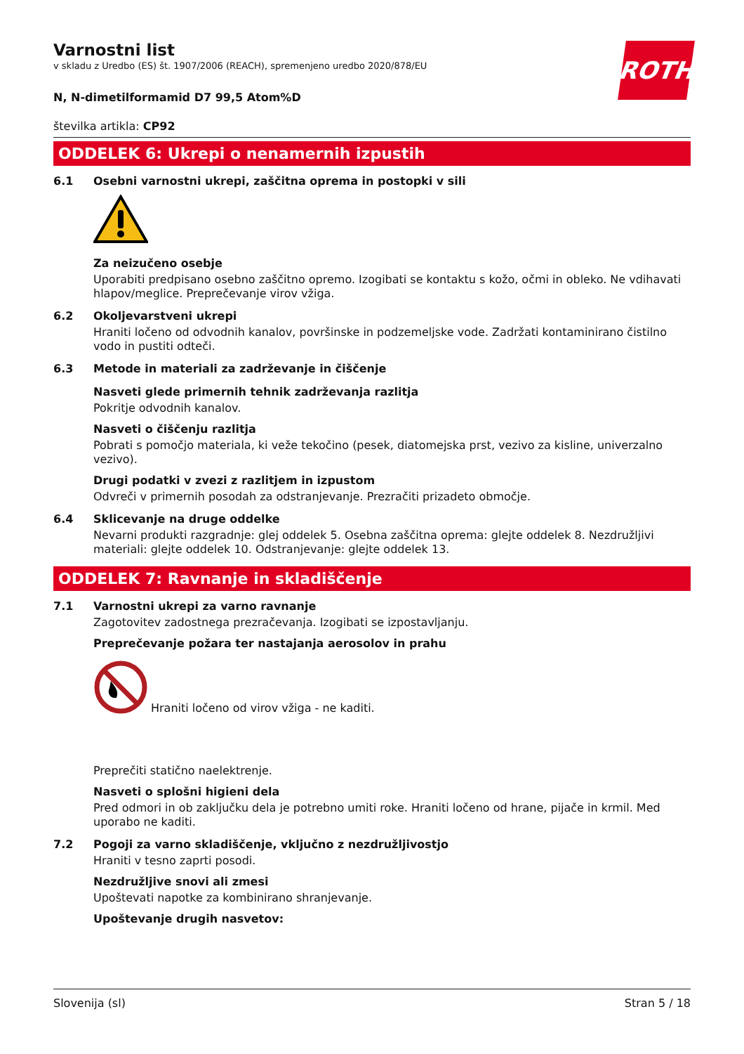ROTH
Varnostni list
v skladu z Uredbo (ES) št. 1907/2006 (REACH), spremenjeno uredbo 2020/878/EU
N, N-dimetilformamid D7 99,5 Atom%D
številka artikla: CP92
ODDELEK 6: Ukrepi o nenamernih izpustih
6.1 Osebni varnostni ukrepi, zaščitna oprema in postopki v sili
Za neizučeno osebje
Uporabiti predpisano osebno zaščitno opremo. Izogibati se kontaktu s kožo, očmi in obleko. Ne vdihavati hlapov/meglice. Preprečevanje virov vžiga.
6.2 Okoljevarstveni ukrepi
Hraniti ločeno od odvodnih kanalov, površinske in podzemeljske vode. Zadržati kontaminirano čistilno vodo in pustiti odteči.
6.3 Metode in materiali za zadrževanje in čiščenje
Nasveti glede primernih tehnik zadrževanja razlitja
Pokritje odvodnih kanalov.
Nasveti o čiščenju razlitja
Pobrati s pomočjo materiala, ki veže tekočino (pesek, diatomejska prst, vezivo za kisline, univerzalno vezivo).
Drugi podatki v zvezi z razlitjem in izpustom
Odvreči v primernih posodah za odstranjevanje. Prezračiti prizadeto območje.
6.4 Sklicevanje na druge oddelke
Nevarni produkti razgradnje: glej oddelek 5. Osebna zaščitna oprema: glejte oddelek 8. Nezdružljivi materiali: glejte oddelek 10. Odstranjevanje: glejte oddelek 13.
ODDELEK 7: Ravnanje in skladiščenje
7.1 Varnostni ukrepi za varno ravnanje
Zagotovitev zadostnega prezračevanja. Izogibati se izpostavljanju.
Preprečevanje požara ter nastajanja aerosolov in prahu
Hraniti ločeno od virov vžiga - ne kaditi.
Preprečiti statično naelektrenje.
Nasveti o splošni higieni dela
Pred odmori in ob zaključku dela je potrebno umiti roke. Hraniti ločeno od hrane, pijače in krmil. Med uporabo ne kaditi.
7.2 Pogoji za varno skladiščenje, vključno z nezdružljivostjo
Hraniti v tesno zaprti posodi.
Nezdružljive snovi ali zmesi
Upoštevati napotke za kombinirano shranjevanje.
Upoštevanje drugih nasvetov:
Slovenija (sl) Stran 5 / 18